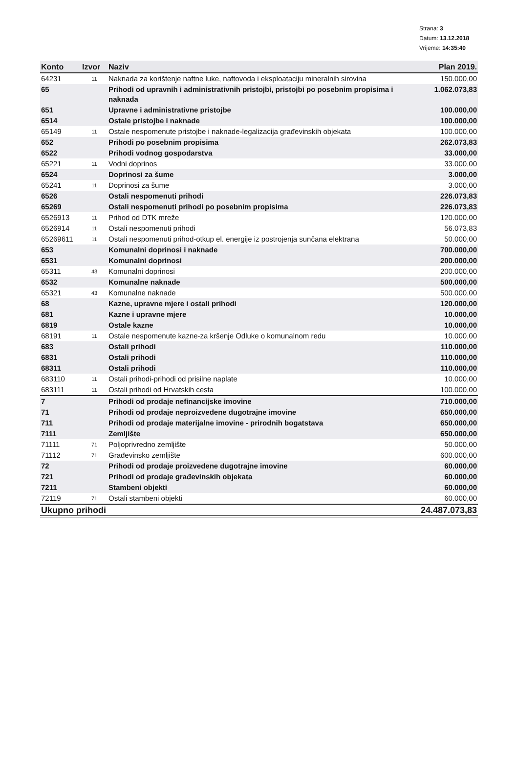Strana: 3
Datum: 13.12.2018
Vrijeme: 14:35:40
| Konto | Izvor | Naziv | Plan 2019. |
| --- | --- | --- | --- |
| 64231 | 11 | Naknada za korištenje naftne luke, naftovoda i eksploataciju mineralnih sirovina | 150.000,00 |
| 65 | | Prihodi od upravnih i administrativnih pristojbi, pristojbi po posebnim propisima i naknada | 1.062.073,83 |
| 651 | | Upravne i administrativne pristojbe | 100.000,00 |
| 6514 | | Ostale pristojbe i naknade | 100.000,00 |
| 65149 | 11 | Ostale nespomenute pristojbe i naknade-legalizacija građevinskih objekata | 100.000,00 |
| 652 | | Prihodi po posebnim propisima | 262.073,83 |
| 6522 | | Prihodi vodnog gospodarstva | 33.000,00 |
| 65221 | 11 | Vodni doprinos | 33.000,00 |
| 6524 | | Doprinosi za šume | 3.000,00 |
| 65241 | 11 | Doprinosi za šume | 3.000,00 |
| 6526 | | Ostali nespomenuti prihodi | 226.073,83 |
| 65269 | | Ostali nespomenuti prihodi po posebnim propisima | 226.073,83 |
| 6526913 | 11 | Prihod od DTK mreže | 120.000,00 |
| 6526914 | 11 | Ostali nespomenuti prihodi | 56.073,83 |
| 65269611 | 11 | Ostali nespomenuti prihod-otkup el. energije iz postrojenja sunčana elektrana | 50.000,00 |
| 653 | | Komunalni doprinosi i naknade | 700.000,00 |
| 6531 | | Komunalni doprinosi | 200.000,00 |
| 65311 | 43 | Komunalni doprinosi | 200.000,00 |
| 6532 | | Komunalne naknade | 500.000,00 |
| 65321 | 43 | Komunalne naknade | 500.000,00 |
| 68 | | Kazne, upravne mjere i ostali prihodi | 120.000,00 |
| 681 | | Kazne i upravne mjere | 10.000,00 |
| 6819 | | Ostale kazne | 10.000,00 |
| 68191 | 11 | Ostale nespomenute kazne-za kršenje Odluke o komunalnom redu | 10.000,00 |
| 683 | | Ostali prihodi | 110.000,00 |
| 6831 | | Ostali prihodi | 110.000,00 |
| 68311 | | Ostali prihodi | 110.000,00 |
| 683110 | 11 | Ostali prihodi-prihodi od prisilne naplate | 10.000,00 |
| 683111 | 11 | Ostali prihodi od Hrvatskih cesta | 100.000,00 |
| 7 | | Prihodi od prodaje nefinancijske imovine | 710.000,00 |
| 71 | | Prihodi od prodaje neproizvedene dugotrajne imovine | 650.000,00 |
| 711 | | Prihodi od prodaje materijalne imovine - prirodnih bogatstava | 650.000,00 |
| 7111 | | Zemljište | 650.000,00 |
| 71111 | 71 | Poljoprivredno zemljište | 50.000,00 |
| 71112 | 71 | Građevinsko zemljište | 600.000,00 |
| 72 | | Prihodi od prodaje proizvedene dugotrajne imovine | 60.000,00 |
| 721 | | Prihodi od prodaje građevinskih objekata | 60.000,00 |
| 7211 | | Stambeni objekti | 60.000,00 |
| 72119 | 71 | Ostali stambeni objekti | 60.000,00 |
| Ukupno prihodi | | | 24.487.073,83 |